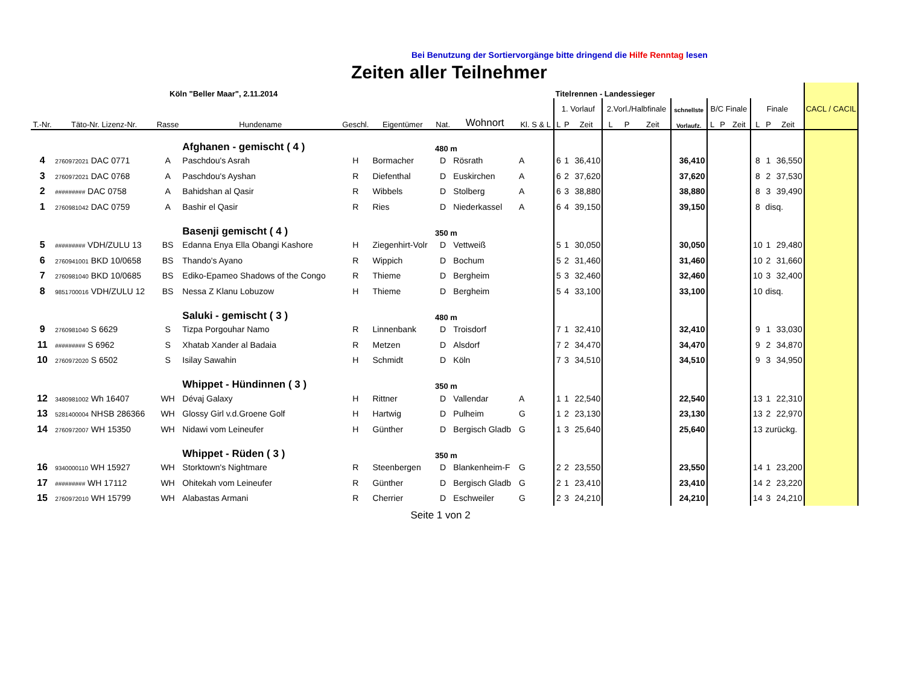Bei Benutzung der Sortiervorgänge bitte dringend die Hilfe Renntag lesen
Zeiten aller Teilnehmer
| Köln "Beller Maar", 2.11.2014 | | | | | | | | | Titelrennen - Landessieger | | | | | | | | | | | | | CACL / CACIL |
| --- | --- | --- | --- | --- | --- | --- | --- | --- | --- | --- | --- | --- | --- | --- | --- | --- | --- | --- | --- | --- | --- | --- |
| | | | | | | | | | 1. Vorlauf | | | 2.Vorl./Halbfinale | | | schnellste | B/C Finale | | | Finale | | | |
| T.-Nr. | Täto-Nr. Lizenz-Nr. | Rasse | Hundename | Geschl. | Eigentümer | Nat. | Wohnort | Kl. S & L | L | P | Zeit | L | P | Zeit | Vorlaufz. | L | P | Zeit | L | P | Zeit | |
| | | | Afghanen - gemischt ( 4 ) | | | 480 m | | | | | | | | | | | | | | | | |
| 4 | 2760972021 DAC 0771 | A | Paschdou's Asrah | H | Bormacher | D | Rösrath | A | 6 | 1 | 36,410 | | | | 36,410 | | | | 8 | 1 | 36,550 | |
| 3 | 2760972021 DAC 0768 | A | Paschdou's Ayshan | R | Diefenthal | D | Euskirchen | A | 6 | 2 | 37,620 | | | | 37,620 | | | | 8 | 2 | 37,530 | |
| 2 | ######### DAC 0758 | A | Bahidshan al Qasir | R | Wibbels | D | Stolberg | A | 6 | 3 | 38,880 | | | | 38,880 | | | | 8 | 3 | 39,490 | |
| 1 | 2760981042 DAC 0759 | A | Bashir el Qasir | R | Ries | D | Niederkassel | A | 6 | 4 | 39,150 | | | | 39,150 | | | | 8 | disq. | | |
| | | | Basenji gemischt ( 4 ) | | | 350 m | | | | | | | | | | | | | | | | |
| 5 | ######### VDH/ZULU 13 | BS | Edanna Enya Ella Obangi Kashore | H | Ziegenhirt-Volr | D | Vettweiß | | 5 | 1 | 30,050 | | | | 30,050 | | | | 10 | 1 | 29,480 | |
| 6 | 2760941001 BKD 10/0658 | BS | Thando's Ayano | R | Wippich | D | Bochum | | 5 | 2 | 31,460 | | | | 31,460 | | | | 10 | 2 | 31,660 | |
| 7 | 2760981040 BKD 10/0685 | BS | Ediko-Epameo Shadows of the Congo | R | Thieme | D | Bergheim | | 5 | 3 | 32,460 | | | | 32,460 | | | | 10 | 3 | 32,400 | |
| 8 | 9851700016 VDH/ZULU 12 | BS | Nessa Z Klanu Lobuzow | H | Thieme | D | Bergheim | | 5 | 4 | 33,100 | | | | 33,100 | | | | 10 | disq. | | |
| | | | Saluki - gemischt ( 3 ) | | | 480 m | | | | | | | | | | | | | | | | |
| 9 | 2760981040 S 6629 | S | Tizpa Porgouhar Namo | R | Linnenbank | D | Troisdorf | | 7 | 1 | 32,410 | | | | 32,410 | | | | 9 | 1 | 33,030 | |
| 11 | ######### S 6962 | S | Xhatab Xander al Badaia | R | Metzen | D | Alsdorf | | 7 | 2 | 34,470 | | | | 34,470 | | | | 9 | 2 | 34,870 | |
| 10 | 2760972020 S 6502 | S | Isilay Sawahin | H | Schmidt | D | Köln | | 7 | 3 | 34,510 | | | | 34,510 | | | | 9 | 3 | 34,950 | |
| | | | Whippet - Hündinnen ( 3 ) | | | 350 m | | | | | | | | | | | | | | | | |
| 12 | 3480981002 Wh 16407 | WH | Dévaj Galaxy | H | Rittner | D | Vallendar | A | 1 | 1 | 22,540 | | | | 22,540 | | | | 13 | 1 | 22,310 | |
| 13 | 5281400004 NHSB 286366 | WH | Glossy Girl v.d.Groene Golf | H | Hartwig | D | Pulheim | G | 1 | 2 | 23,130 | | | | 23,130 | | | | 13 | 2 | 22,970 | |
| 14 | 2760972007 WH 15350 | WH | Nidawi vom Leineufer | H | Günther | D | Bergisch Gladb | G | 1 | 3 | 25,640 | | | | 25,640 | | | | 13 | zurückg. | | |
| | | | Whippet - Rüden ( 3 ) | | | 350 m | | | | | | | | | | | | | | | | |
| 16 | 9340000110 WH 15927 | WH | Storktown's Nightmare | R | Steenbergen | D | Blankenheim-F | G | 2 | 2 | 23,550 | | | | 23,550 | | | | 14 | 1 | 23,200 | |
| 17 | ######### WH 17112 | WH | Ohitekah vom Leineufer | R | Günther | D | Bergisch Gladb | G | 2 | 1 | 23,410 | | | | 23,410 | | | | 14 | 2 | 23,220 | |
| 15 | 2760972010 WH 15799 | WH | Alabastas Armani | R | Cherrier | D | Eschweiler | G | 2 | 3 | 24,210 | | | | 24,210 | | | | 14 | 3 | 24,210 | |
Seite 1 von 2